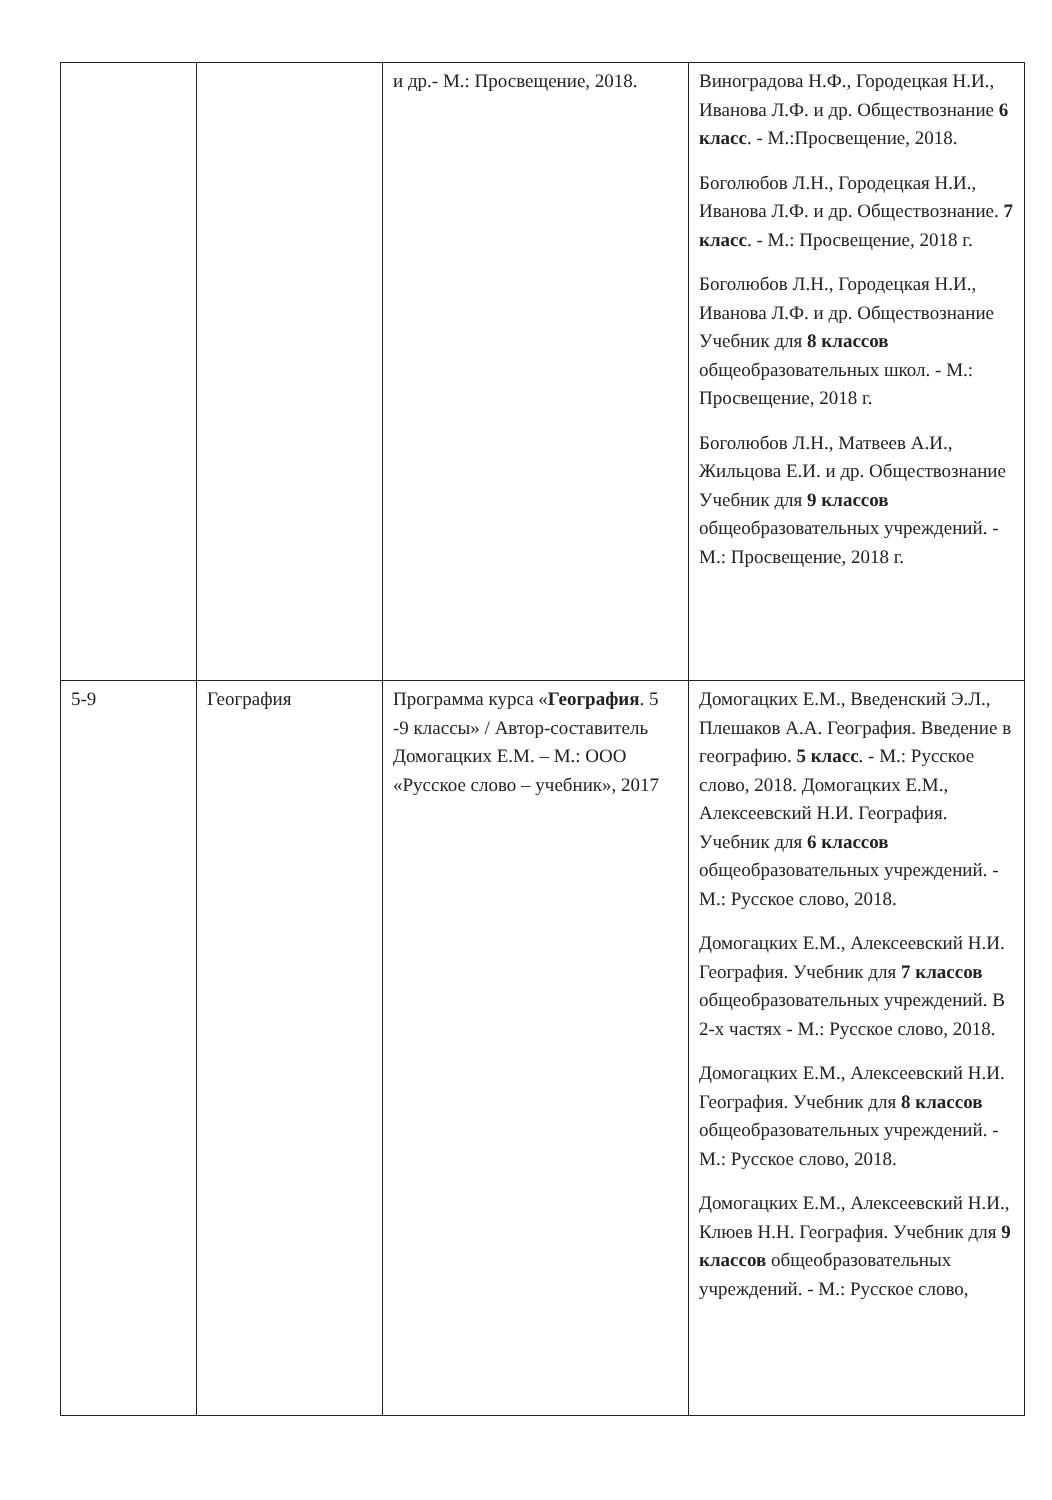| | | и др.- М.: Просвещение, 2018. | Виноградова Н.Ф., Городецкая Н.И., Иванова Л.Ф. и др. Обществознание 6 класс . - М.:Просвещение, 2018. Боголюбов Л.Н., Городецкая Н.И., Иванова Л.Ф. и др. Обществознание. 7 класс . - М.: Просвещение, 2018 г. Боголюбов Л.Н., Городецкая Н.И., Иванова Л.Ф. и др. Обществознание Учебник для 8 классов общеобразовательных школ. - М.: Просвещение, 2018 г. Боголюбов Л.Н., Матвеев А.И., Жильцова Е.И. и др. Обществознание Учебник для 9 классов общеобразовательных учреждений. - М.: Просвещение, 2018 г. |
| 5-9 | География | Программа курса « География . 5 -9 классы» / Автор-составитель Домогацких Е.М. – М.: ООО «Русское слово – учебник», 2017 | Домогацких Е.М., Введенский Э.Л., Плешаков А.А. География. Введение в географию. 5 класс . - М.: Русское слово, 2018. Домогацких Е.М., Алексеевский Н.И. География. Учебник для 6 классов общеобразовательных учреждений. - М.: Русское слово, 2018. Домогацких Е.М., Алексеевский Н.И. География. Учебник для 7 классов общеобразовательных учреждений. В 2-х частях - М.: Русское слово, 2018. Домогацких Е.М., Алексеевский Н.И. География. Учебник для 8 классов общеобразовательных учреждений. - М.: Русское слово, 2018. Домогацких Е.М., Алексеевский Н.И., Клюев Н.Н. География. Учебник для 9 классов общеобразовательных учреждений. - М.: Русское слово, |